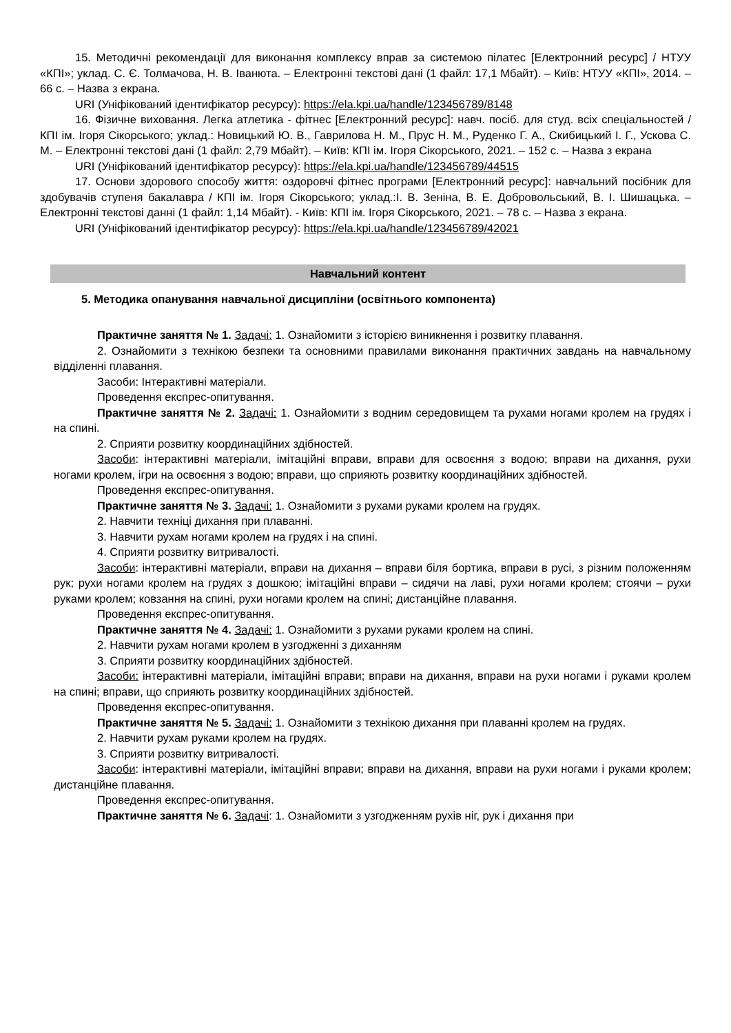15. Методичні рекомендації для виконання комплексу вправ за системою пілатес [Електронний ресурс] / НТУУ «КПІ»; уклад. С. Є. Толмачова, Н. В. Іванюта. – Електронні текстові дані (1 файл: 17,1 Мбайт). – Київ: НТУУ «КПІ», 2014. – 66 с. – Назва з екрана.
URI (Уніфікований ідентифікатор ресурсу): https://ela.kpi.ua/handle/123456789/8148
16. Фізичне виховання. Легка атлетика - фітнес [Електронний ресурс]: навч. посіб. для студ. всіх спеціальностей / КПІ ім. Ігоря Сікорського; уклад.: Новицький Ю. В., Гаврилова Н. М., Прус Н. М., Руденко Г. А., Скибицький І. Г., Ускова С. М. – Електронні текстові дані (1 файл: 2,79 Мбайт). – Київ: КПІ ім. Ігоря Сікорського, 2021. – 152 с. – Назва з екрана
URI (Уніфікований ідентифікатор ресурсу): https://ela.kpi.ua/handle/123456789/44515
17. Основи здорового способу життя: оздоровчі фітнес програми [Електронний ресурс]: навчальний посібник для здобувачів ступеня бакалавра / КПІ ім. Ігоря Сікорського; уклад.:І. В. Зеніна, В. Е. Добровольський, В. І. Шишацька. – Електронні текстові данні (1 файл: 1,14 Мбайт). - Київ: КПІ ім. Ігоря Сікорського, 2021. – 78 с. – Назва з екрана.
URI (Уніфікований ідентифікатор ресурсу): https://ela.kpi.ua/handle/123456789/42021
Навчальний контент
5. Методика опанування навчальної дисципліни (освітнього компонента)
Практичне заняття № 1. Задачі: 1. Ознайомити з історією виникнення і розвитку плавання.
2. Ознайомити з технікою безпеки та основними правилами виконання практичних завдань на навчальному відділенні плавання.
Засоби: Інтерактивні матеріали.
Проведення експрес-опитування.
Практичне заняття № 2. Задачі: 1. Ознайомити з водним середовищем та рухами ногами кролем на грудях і на спині.
2. Сприяти розвитку координаційних здібностей.
Засоби: інтерактивні матеріали, імітаційні вправи, вправи для освоєння з водою; вправи на дихання, рухи ногами кролем, ігри на освоєння з водою; вправи, що сприяють розвитку координаційних здібностей.
Проведення експрес-опитування.
Практичне заняття № 3. Задачі: 1. Ознайомити з рухами руками кролем на грудях.
2. Навчити техніці дихання при плаванні.
3. Навчити рухам ногами кролем на грудях і на спині.
4. Сприяти розвитку витривалості.
Засоби: інтерактивні матеріали, вправи на дихання – вправи біля бортика, вправи в русі, з різним положенням рук; рухи ногами кролем на грудях з дошкою; імітаційні вправи – сидячи на лаві, рухи ногами кролем; стоячи – рухи руками кролем; ковзання на спині, рухи ногами кролем на спині; дистанційне плавання.
Проведення експрес-опитування.
Практичне заняття № 4. Задачі: 1. Ознайомити з рухами руками кролем на спині.
2. Навчити рухам ногами кролем в узгодженні з диханням
3. Сприяти розвитку координаційних здібностей.
Засоби: інтерактивні матеріали, імітаційні вправи; вправи на дихання, вправи на рухи ногами і руками кролем на спині; вправи, що сприяють розвитку координаційних здібностей.
Проведення експрес-опитування.
Практичне заняття № 5. Задачі: 1. Ознайомити з технікою дихання при плаванні кролем на грудях.
2. Навчити рухам руками кролем на грудях.
3. Сприяти розвитку витривалості.
Засоби: інтерактивні матеріали, імітаційні вправи; вправи на дихання, вправи на рухи ногами і руками кролем; дистанційне плавання.
Проведення експрес-опитування.
Практичне заняття № 6. Задачі: 1. Ознайомити з узгодженням рухів ніг, рук і дихання при